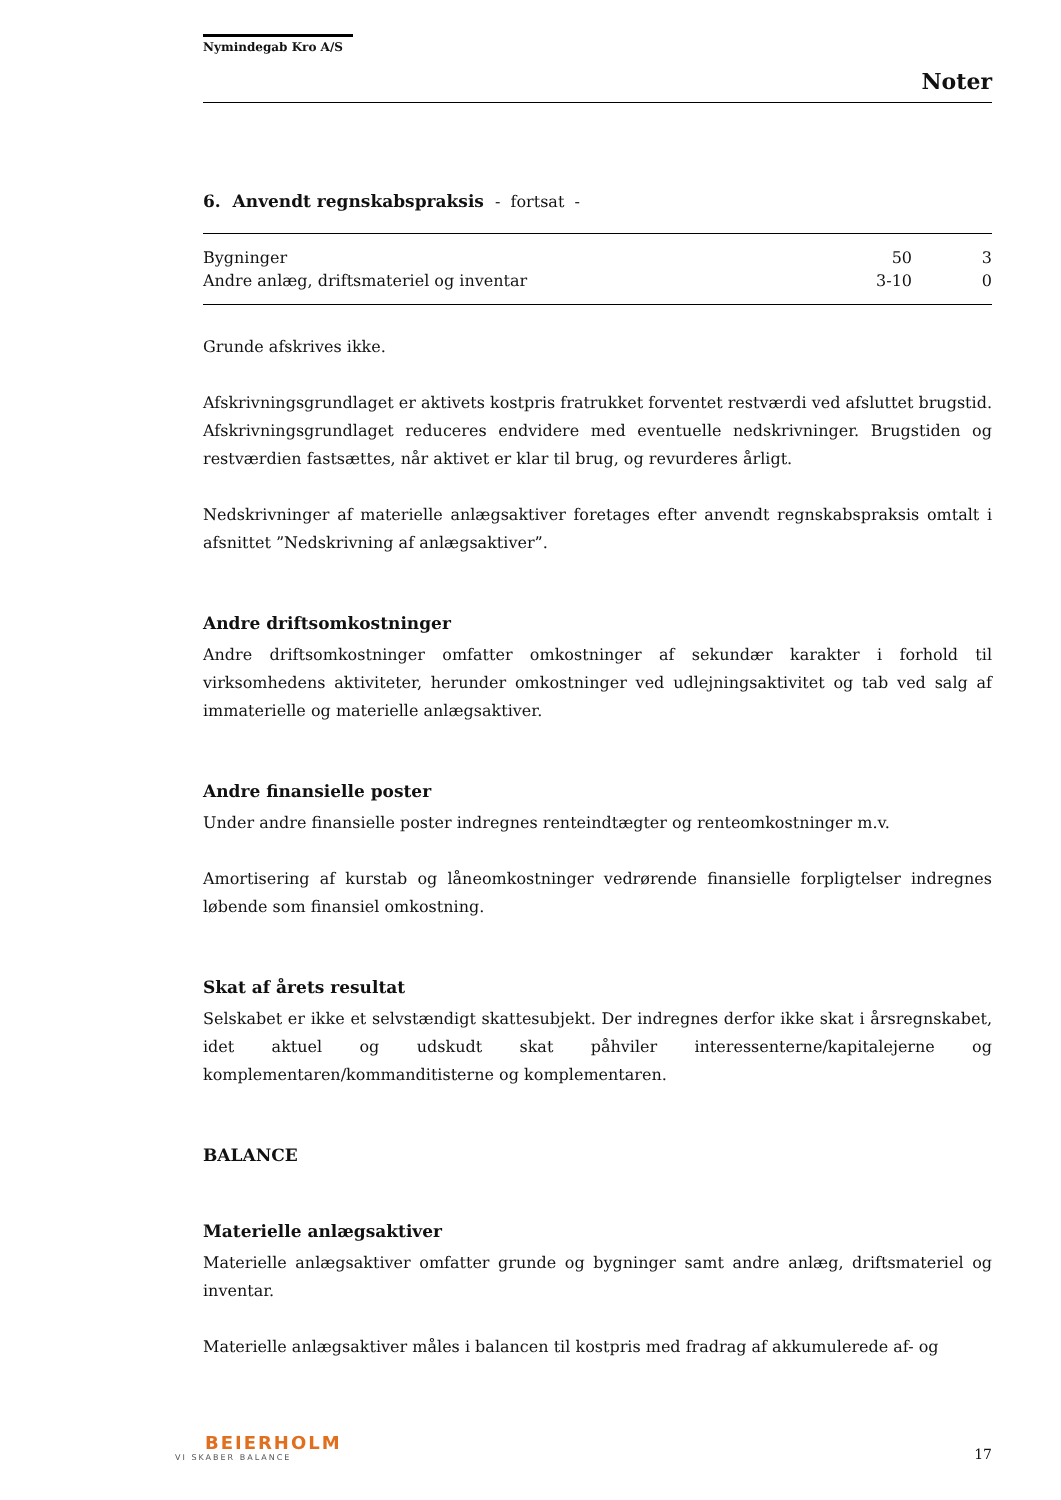Nymindegab Kro A/S
Noter
6. Anvendt regnskabspraksis - fortsat -
| Bygninger | 50 | 3 |
| Andre anlæg, driftsmateriel og inventar | 3-10 | 0 |
Grunde afskrives ikke.
Afskrivningsgrundlaget er aktivets kostpris fratrukket forventet restværdi ved afsluttet brugstid. Afskrivningsgrundlaget reduceres endvidere med eventuelle nedskrivninger. Brugstiden og restværdien fastsættes, når aktivet er klar til brug, og revurderes årligt.
Nedskrivninger af materielle anlægsaktiver foretages efter anvendt regnskabspraksis omtalt i afsnittet ”Nedskrivning af anlægsaktiver”.
Andre driftsomkostninger
Andre driftsomkostninger omfatter omkostninger af sekundær karakter i forhold til virksomhedens aktiviteter, herunder omkostninger ved udlejningsaktivitet og tab ved salg af immaterielle og materielle anlægsaktiver.
Andre finansielle poster
Under andre finansielle poster indregnes renteindtægter og renteomkostninger m.v.
Amortisering af kurstab og låneomkostninger vedrørende finansielle forpligtelser indregnes løbende som finansiel omkostning.
Skat af årets resultat
Selskabet er ikke et selvstændigt skattesubjekt. Der indregnes derfor ikke skat i årsregnskabet, idet aktuel og udskudt skat påhviler interessenterne/kapitalejerne og komplementaren/kommanditisterne og komplementaren.
BALANCE
Materielle anlægsaktiver
Materielle anlægsaktiver omfatter grunde og bygninger samt andre anlæg, driftsmateriel og inventar.
Materielle anlægsaktiver måles i balancen til kostpris med fradrag af akkumulerede af- og
BEIERHOLM
VI SKABER BALANCE
17